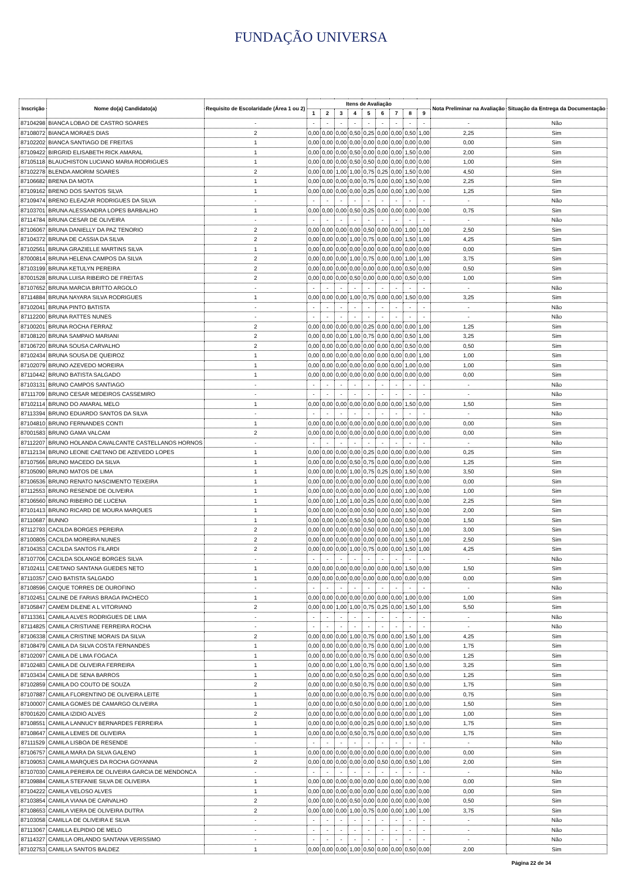FUNDAÇÃO UNIVERSA
| Inscrição | Nome do(a) Candidato(a) | Requisito de Escolaridade (Área 1 ou 2) | Itens de Avaliação | | | | | | | | | Nota Preliminar na Avaliação | Situação da Entrega da Documentação |
| --- | --- | --- | --- | --- | --- | --- | --- | --- | --- | --- | --- | --- | --- |
| | | | 1 | 2 | 3 | 4 | 5 | 6 | 7 | 8 | 9 | | |
| 87104298 | BIANCA LOBAO DE CASTRO SOARES | - | - | - | - | - | - | - | - | - | - | - | Não |
| 87108072 | BIANCA MORAES DIAS | 2 | 0,00 | 0,00 | 0,00 | 0,50 | 0,25 | 0,00 | 0,00 | 0,50 | 1,00 | 2,25 | Sim |
| 87102202 | BIANCA SANTIAGO DE FREITAS | 1 | 0,00 | 0,00 | 0,00 | 0,00 | 0,00 | 0,00 | 0,00 | 0,00 | 0,00 | 0,00 | Sim |
| 87109422 | BIRGRID ELISABETH RICK AMARAL | 1 | 0,00 | 0,00 | 0,00 | 0,50 | 0,00 | 0,00 | 0,00 | 1,50 | 0,00 | 2,00 | Sim |
| 87105118 | BLAUCHISTON LUCIANO MARIA RODRIGUES | 1 | 0,00 | 0,00 | 0,00 | 0,50 | 0,50 | 0,00 | 0,00 | 0,00 | 0,00 | 1,00 | Sim |
| 87102278 | BLENDA AMORIM SOARES | 2 | 0,00 | 0,00 | 1,00 | 1,00 | 0,75 | 0,25 | 0,00 | 1,50 | 0,00 | 4,50 | Sim |
| 87106682 | BRENA DA MOTA | 1 | 0,00 | 0,00 | 0,00 | 0,00 | 0,75 | 0,00 | 0,00 | 1,50 | 0,00 | 2,25 | Sim |
| 87109162 | BRENO DOS SANTOS SILVA | 1 | 0,00 | 0,00 | 0,00 | 0,00 | 0,25 | 0,00 | 0,00 | 1,00 | 0,00 | 1,25 | Sim |
| 87109474 | BRENO ELEAZAR RODRIGUES DA SILVA | - | - | - | - | - | - | - | - | - | - | - | Não |
| 87103701 | BRUNA ALESSANDRA LOPES BARBALHO | 1 | 0,00 | 0,00 | 0,00 | 0,50 | 0,25 | 0,00 | 0,00 | 0,00 | 0,00 | 0,75 | Sim |
| 87114784 | BRUNA CESAR DE OLIVEIRA | - | - | - | - | - | - | - | - | - | - | - | Não |
| 87106067 | BRUNA DANIELLY DA PAZ TENORIO | 2 | 0,00 | 0,00 | 0,00 | 0,00 | 0,50 | 0,00 | 0,00 | 1,00 | 1,00 | 2,50 | Sim |
| 87104372 | BRUNA DE CASSIA DA SILVA | 2 | 0,00 | 0,00 | 0,00 | 1,00 | 0,75 | 0,00 | 0,00 | 1,50 | 1,00 | 4,25 | Sim |
| 87102561 | BRUNA GRAZIELLE MARTINS SILVA | 1 | 0,00 | 0,00 | 0,00 | 0,00 | 0,00 | 0,00 | 0,00 | 0,00 | 0,00 | 0,00 | Sim |
| 87000814 | BRUNA HELENA CAMPOS DA SILVA | 2 | 0,00 | 0,00 | 0,00 | 1,00 | 0,75 | 0,00 | 0,00 | 1,00 | 1,00 | 3,75 | Sim |
| 87103199 | BRUNA KETULYN PEREIRA | 2 | 0,00 | 0,00 | 0,00 | 0,00 | 0,00 | 0,00 | 0,00 | 0,50 | 0,00 | 0,50 | Sim |
| 87001528 | BRUNA LUISA RIBEIRO DE FREITAS | 2 | 0,00 | 0,00 | 0,00 | 0,50 | 0,00 | 0,00 | 0,00 | 0,50 | 0,00 | 1,00 | Sim |
| 87107652 | BRUNA MARCIA BRITTO ARGOLO | - | - | - | - | - | - | - | - | - | - | - | Não |
| 87114884 | BRUNA NAYARA SILVA RODRIGUES | 1 | 0,00 | 0,00 | 0,00 | 1,00 | 0,75 | 0,00 | 0,00 | 1,50 | 0,00 | 3,25 | Sim |
| 87102041 | BRUNA PINTO BATISTA | - | - | - | - | - | - | - | - | - | - | - | Não |
| 87112200 | BRUNA RATTES NUNES | - | - | - | - | - | - | - | - | - | - | - | Não |
| 87100201 | BRUNA ROCHA FERRAZ | 2 | 0,00 | 0,00 | 0,00 | 0,00 | 0,25 | 0,00 | 0,00 | 0,00 | 1,00 | 1,25 | Sim |
| 87108120 | BRUNA SAMPAIO MARIANI | 2 | 0,00 | 0,00 | 0,00 | 1,00 | 0,75 | 0,00 | 0,00 | 0,50 | 1,00 | 3,25 | Sim |
| 87106720 | BRUNA SOUSA CARVALHO | 2 | 0,00 | 0,00 | 0,00 | 0,00 | 0,00 | 0,00 | 0,00 | 0,50 | 0,00 | 0,50 | Sim |
| 87102434 | BRUNA SOUSA DE QUEIROZ | 1 | 0,00 | 0,00 | 0,00 | 0,00 | 0,00 | 0,00 | 0,00 | 0,00 | 1,00 | 1,00 | Sim |
| 87102079 | BRUNO AZEVEDO MOREIRA | 1 | 0,00 | 0,00 | 0,00 | 0,00 | 0,00 | 0,00 | 0,00 | 1,00 | 0,00 | 1,00 | Sim |
| 87110442 | BRUNO BATISTA SALGADO | 1 | 0,00 | 0,00 | 0,00 | 0,00 | 0,00 | 0,00 | 0,00 | 0,00 | 0,00 | 0,00 | Sim |
| 87103131 | BRUNO CAMPOS SANTIAGO | - | - | - | - | - | - | - | - | - | - | - | Não |
| 87111709 | BRUNO CESAR MEDEIROS CASSEMIRO | - | - | - | - | - | - | - | - | - | - | - | Não |
| 87102114 | BRUNO DO AMARAL MELO | 1 | 0,00 | 0,00 | 0,00 | 0,00 | 0,00 | 0,00 | 0,00 | 1,50 | 0,00 | 1,50 | Sim |
| 87113394 | BRUNO EDUARDO SANTOS DA SILVA | - | - | - | - | - | - | - | - | - | - | - | Não |
| 87104810 | BRUNO FERNANDES CONTI | 1 | 0,00 | 0,00 | 0,00 | 0,00 | 0,00 | 0,00 | 0,00 | 0,00 | 0,00 | 0,00 | Sim |
| 87001583 | BRUNO GAMA VALCAM | 2 | 0,00 | 0,00 | 0,00 | 0,00 | 0,00 | 0,00 | 0,00 | 0,00 | 0,00 | 0,00 | Sim |
| 87112207 | BRUNO HOLANDA CAVALCANTE CASTELLANOS HORNOS | - | - | - | - | - | - | - | - | - | - | - | Não |
| 87112134 | BRUNO LEONE CAETANO DE AZEVEDO LOPES | 1 | 0,00 | 0,00 | 0,00 | 0,00 | 0,25 | 0,00 | 0,00 | 0,00 | 0,00 | 0,25 | Sim |
| 87107566 | BRUNO MACEDO DA SILVA | 1 | 0,00 | 0,00 | 0,00 | 0,50 | 0,75 | 0,00 | 0,00 | 0,00 | 0,00 | 1,25 | Sim |
| 87105090 | BRUNO MATOS DE LIMA | 1 | 0,00 | 0,00 | 0,00 | 1,00 | 0,75 | 0,25 | 0,00 | 1,50 | 0,00 | 3,50 | Sim |
| 87106536 | BRUNO RENATO NASCIMENTO TEIXEIRA | 1 | 0,00 | 0,00 | 0,00 | 0,00 | 0,00 | 0,00 | 0,00 | 0,00 | 0,00 | 0,00 | Sim |
| 87112553 | BRUNO RESENDE DE OLIVEIRA | 1 | 0,00 | 0,00 | 0,00 | 0,00 | 0,00 | 0,00 | 0,00 | 1,00 | 0,00 | 1,00 | Sim |
| 87106560 | BRUNO RIBEIRO DE LUCENA | 1 | 0,00 | 0,00 | 1,00 | 1,00 | 0,25 | 0,00 | 0,00 | 0,00 | 0,00 | 2,25 | Sim |
| 87101413 | BRUNO RICARD DE MOURA MARQUES | 1 | 0,00 | 0,00 | 0,00 | 0,00 | 0,50 | 0,00 | 0,00 | 1,50 | 0,00 | 2,00 | Sim |
| 87110687 | BUNNO | 1 | 0,00 | 0,00 | 0,00 | 0,50 | 0,50 | 0,00 | 0,00 | 0,50 | 0,00 | 1,50 | Sim |
| 87112793 | CACILDA BORGES PEREIRA | 2 | 0,00 | 0,00 | 0,00 | 0,00 | 0,50 | 0,00 | 0,00 | 1,50 | 1,00 | 3,00 | Sim |
| 87100805 | CACILDA MOREIRA NUNES | 2 | 0,00 | 0,00 | 0,00 | 0,00 | 0,00 | 0,00 | 0,00 | 1,50 | 1,00 | 2,50 | Sim |
| 87104353 | CACILDA SANTOS FILARDI | 2 | 0,00 | 0,00 | 0,00 | 1,00 | 0,75 | 0,00 | 0,00 | 1,50 | 1,00 | 4,25 | Sim |
| 87107706 | CACILDA SOLANGE BORGES SILVA | - | - | - | - | - | - | - | - | - | - | - | Não |
| 87102411 | CAETANO SANTANA GUEDES NETO | 1 | 0,00 | 0,00 | 0,00 | 0,00 | 0,00 | 0,00 | 0,00 | 1,50 | 0,00 | 1,50 | Sim |
| 87110357 | CAIO BATISTA SALGADO | 1 | 0,00 | 0,00 | 0,00 | 0,00 | 0,00 | 0,00 | 0,00 | 0,00 | 0,00 | 0,00 | Sim |
| 87108596 | CAIQUE TORRES DE OUROFINO | - | - | - | - | - | - | - | - | - | - | - | Não |
| 87102451 | CALINE DE FARIAS BRAGA PACHECO | 1 | 0,00 | 0,00 | 0,00 | 0,00 | 0,00 | 0,00 | 0,00 | 1,00 | 0,00 | 1,00 | Sim |
| 87105847 | CAMEM DILENE A L VITORIANO | 2 | 0,00 | 0,00 | 1,00 | 1,00 | 0,75 | 0,25 | 0,00 | 1,50 | 1,00 | 5,50 | Sim |
| 87113361 | CAMILA ALVES RODRIGUES DE LIMA | - | - | - | - | - | - | - | - | - | - | - | Não |
| 87114825 | CAMILA CRISTIANE FERREIRA ROCHA | - | - | - | - | - | - | - | - | - | - | - | Não |
| 87106338 | CAMILA CRISTINE MORAIS DA SILVA | 2 | 0,00 | 0,00 | 0,00 | 1,00 | 0,75 | 0,00 | 0,00 | 1,50 | 1,00 | 4,25 | Sim |
| 87108479 | CAMILA DA SILVA COSTA FERNANDES | 1 | 0,00 | 0,00 | 0,00 | 0,00 | 0,75 | 0,00 | 0,00 | 1,00 | 0,00 | 1,75 | Sim |
| 87102097 | CAMILA DE LIMA FOGACA | 1 | 0,00 | 0,00 | 0,00 | 0,00 | 0,75 | 0,00 | 0,00 | 0,50 | 0,00 | 1,25 | Sim |
| 87102483 | CAMILA DE OLIVEIRA FERREIRA | 1 | 0,00 | 0,00 | 0,00 | 1,00 | 0,75 | 0,00 | 0,00 | 1,50 | 0,00 | 3,25 | Sim |
| 87103434 | CAMILA DE SENA BARROS | 1 | 0,00 | 0,00 | 0,00 | 0,50 | 0,25 | 0,00 | 0,00 | 0,50 | 0,00 | 1,25 | Sim |
| 87102859 | CAMILA DO COUTO DE SOUZA | 2 | 0,00 | 0,00 | 0,00 | 0,50 | 0,75 | 0,00 | 0,00 | 0,50 | 0,00 | 1,75 | Sim |
| 87107887 | CAMILA FLORENTINO DE OLIVEIRA LEITE | 1 | 0,00 | 0,00 | 0,00 | 0,00 | 0,75 | 0,00 | 0,00 | 0,00 | 0,00 | 0,75 | Sim |
| 87100007 | CAMILA GOMES DE CAMARGO OLIVEIRA | 1 | 0,00 | 0,00 | 0,00 | 0,50 | 0,00 | 0,00 | 0,00 | 1,00 | 0,00 | 1,50 | Sim |
| 87001620 | CAMILA IZIDIO ALVES | 2 | 0,00 | 0,00 | 0,00 | 0,00 | 0,00 | 0,00 | 0,00 | 0,00 | 1,00 | 1,00 | Sim |
| 87108551 | CAMILA LANNUCY BERNARDES FERREIRA | 1 | 0,00 | 0,00 | 0,00 | 0,00 | 0,25 | 0,00 | 0,00 | 1,50 | 0,00 | 1,75 | Sim |
| 87108647 | CAMILA LEMES DE OLIVEIRA | 1 | 0,00 | 0,00 | 0,00 | 0,50 | 0,75 | 0,00 | 0,00 | 0,50 | 0,00 | 1,75 | Sim |
| 87111529 | CAMILA LISBOA DE RESENDE | - | - | - | - | - | - | - | - | - | - | - | Não |
| 87106757 | CAMILA MARA DA SILVA GALENO | 1 | 0,00 | 0,00 | 0,00 | 0,00 | 0,00 | 0,00 | 0,00 | 0,00 | 0,00 | 0,00 | Sim |
| 87109053 | CAMILA MARQUES DA ROCHA GOYANNA | 2 | 0,00 | 0,00 | 0,00 | 0,00 | 0,00 | 0,50 | 0,00 | 0,50 | 1,00 | 2,00 | Sim |
| 87107030 | CAMILA PEREIRA DE OLIVEIRA GARCIA DE MENDONCA | - | - | - | - | - | - | - | - | - | - | - | Não |
| 87109884 | CAMILA STEFANIE SILVA DE OLIVEIRA | 1 | 0,00 | 0,00 | 0,00 | 0,00 | 0,00 | 0,00 | 0,00 | 0,00 | 0,00 | 0,00 | Sim |
| 87104222 | CAMILA VELOSO ALVES | 1 | 0,00 | 0,00 | 0,00 | 0,00 | 0,00 | 0,00 | 0,00 | 0,00 | 0,00 | 0,00 | Sim |
| 87103854 | CAMILA VIANA DE CARVALHO | 2 | 0,00 | 0,00 | 0,00 | 0,50 | 0,00 | 0,00 | 0,00 | 0,00 | 0,00 | 0,50 | Sim |
| 87108653 | CAMILA VIERA DE OLIVEIRA DUTRA | 2 | 0,00 | 0,00 | 0,00 | 1,00 | 0,75 | 0,00 | 0,00 | 1,00 | 1,00 | 3,75 | Sim |
| 87103058 | CAMILLA DE OLIVEIRA E SILVA | - | - | - | - | - | - | - | - | - | - | - | Não |
| 87113067 | CAMILLA ELPIDIO DE MELO | - | - | - | - | - | - | - | - | - | - | - | Não |
| 87114327 | CAMILLA ORLANDO SANTANA VERISSIMO | - | - | - | - | - | - | - | - | - | - | - | Não |
| 87102753 | CAMILLA SANTOS BALDEZ | 1 | 0,00 | 0,00 | 0,00 | 1,00 | 0,50 | 0,00 | 0,00 | 0,50 | 0,00 | 2,00 | Sim |
Página 22 de 34